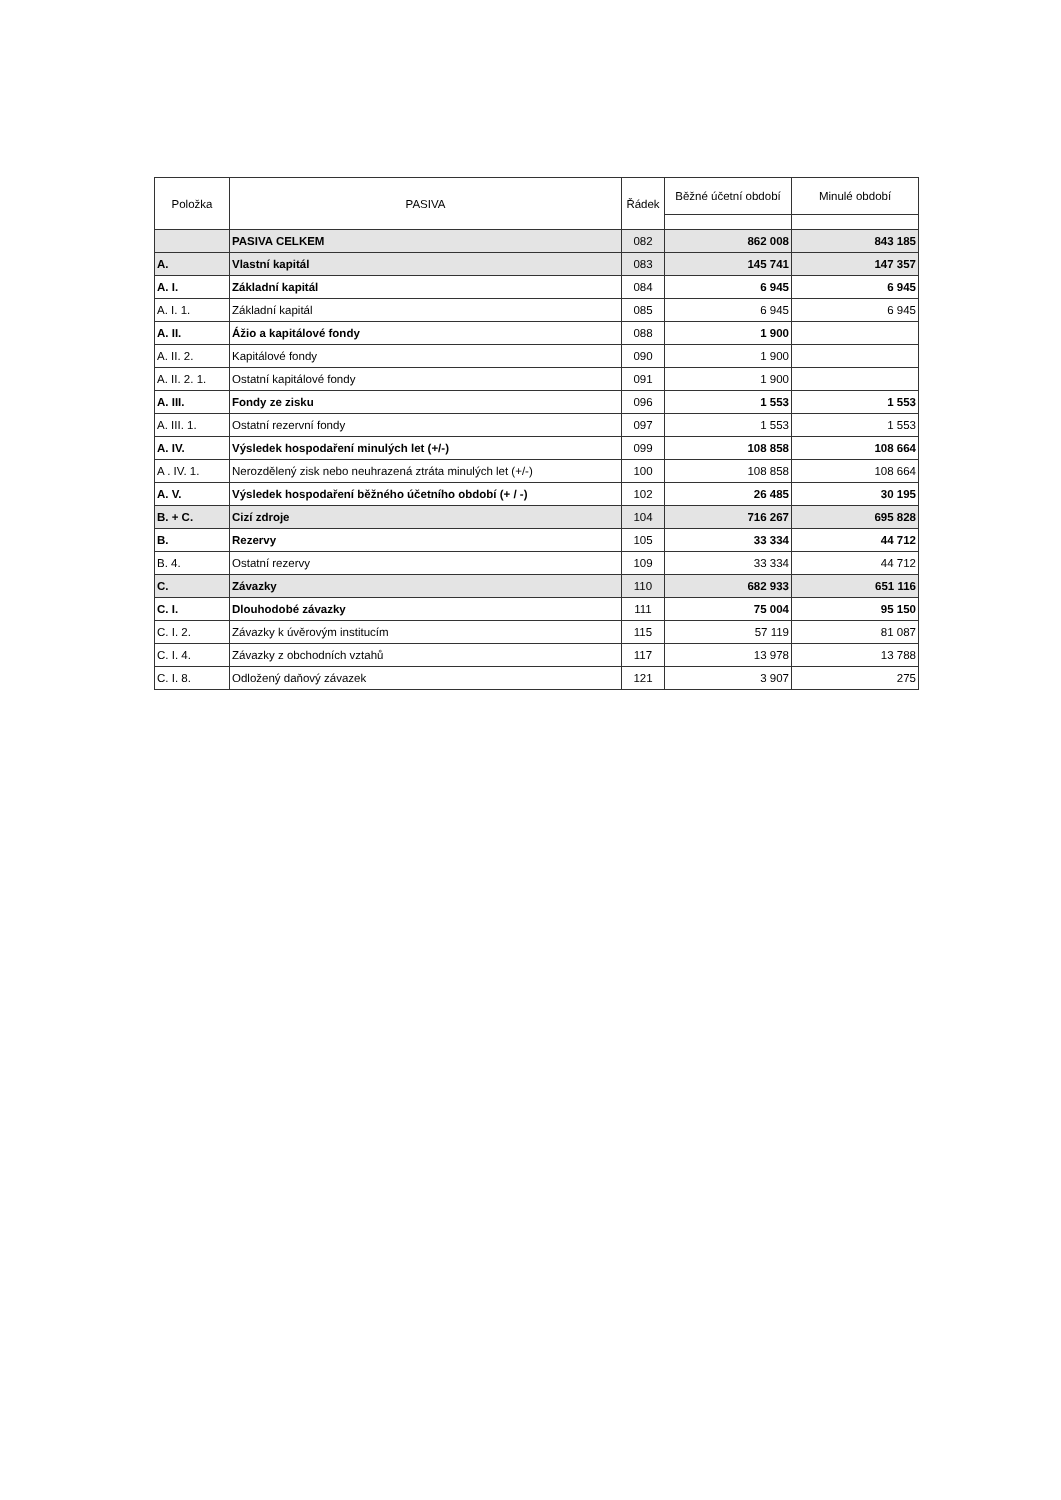| Položka | PASIVA | Řádek | Běžné účetní období | Minulé období |
| --- | --- | --- | --- | --- |
| | PASIVA CELKEM | 082 | 862 008 | 843 185 |
| A. | Vlastní kapitál | 083 | 145 741 | 147 357 |
| A. I. | Základní kapitál | 084 | 6 945 | 6 945 |
| A. I. 1. | Základní kapitál | 085 | 6 945 | 6 945 |
| A. II. | Ážio a kapitálové fondy | 088 | 1 900 | |
| A. II. 2. | Kapitálové fondy | 090 | 1 900 | |
| A. II. 2. 1. | Ostatní kapitálové fondy | 091 | 1 900 | |
| A. III. | Fondy ze zisku | 096 | 1 553 | 1 553 |
| A. III. 1. | Ostatní rezervní fondy | 097 | 1 553 | 1 553 |
| A. IV. | Výsledek hospodaření minulých let (+/-) | 099 | 108 858 | 108 664 |
| A . IV. 1. | Nerozdělený zisk nebo neuhrazená ztráta minulých let (+/-) | 100 | 108 858 | 108 664 |
| A. V. | Výsledek hospodaření běžného účetního období (+ / -) | 102 | 26 485 | 30 195 |
| B. + C. | Cizí zdroje | 104 | 716 267 | 695 828 |
| B. | Rezervy | 105 | 33 334 | 44 712 |
| B. 4. | Ostatní rezervy | 109 | 33 334 | 44 712 |
| C. | Závazky | 110 | 682 933 | 651 116 |
| C. I. | Dlouhodobé závazky | 111 | 75 004 | 95 150 |
| C. I. 2. | Závazky k úvěrovým institucím | 115 | 57 119 | 81 087 |
| C. I. 4. | Závazky z obchodních vztahů | 117 | 13 978 | 13 788 |
| C. I. 8. | Odložený daňový závazek | 121 | 3 907 | 275 |